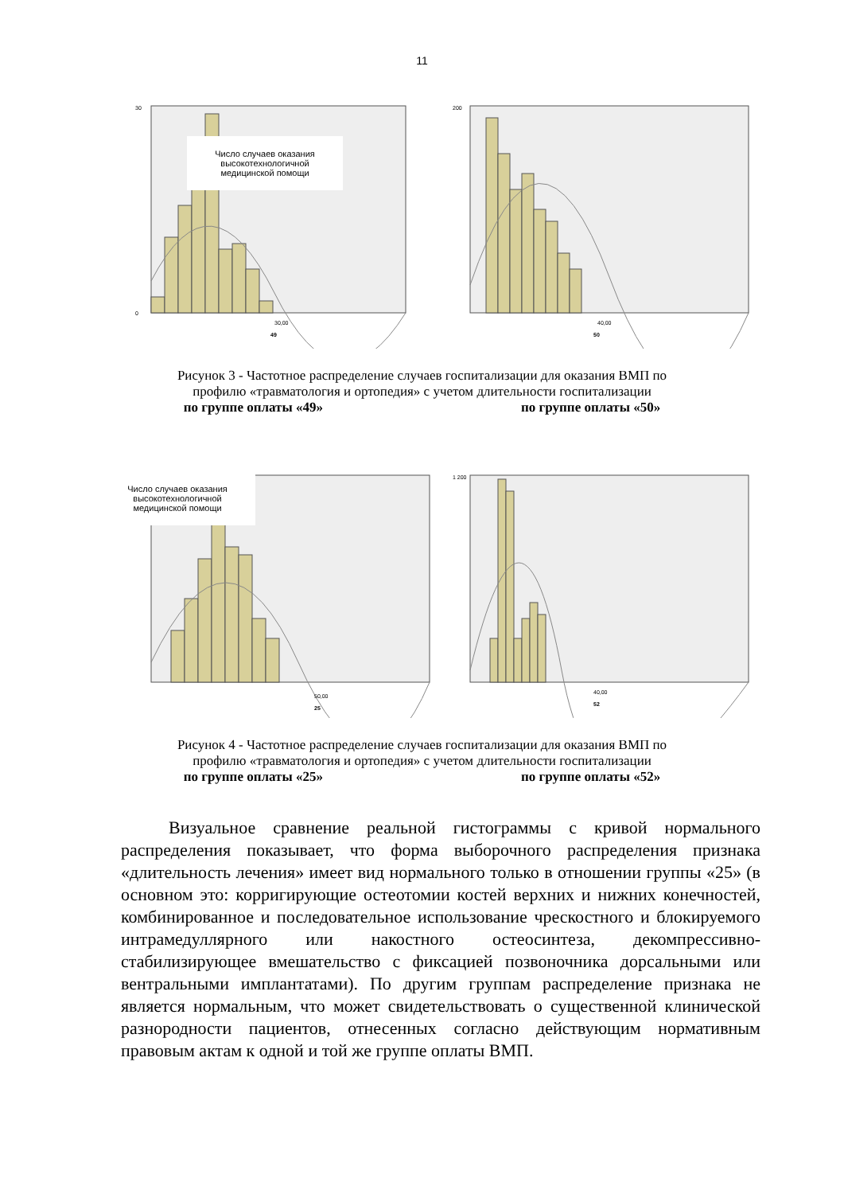11
30
0
30,00
49
Число случаев оказания высокотехнологичной медицинской помощи
200
40,00
50
Рисунок 3 - Частотное распределение случаев госпитализации для оказания ВМП по
профилю «травматология и ортопедия» с учетом длительности госпитализации
по группе оплаты «49» по группе оплаты «50»
50,00
25
Число случаев оказания высокотехнологичной медицинской помощи
1 200
40,00
52
Рисунок 4 - Частотное распределение случаев госпитализации для оказания ВМП по
профилю «травматология и ортопедия» с учетом длительности госпитализации
по группе оплаты «25» по группе оплаты «52»
Визуальное сравнение реальной гистограммы с кривой нормального распределения показывает, что форма выборочного распределения признака «длительность лечения» имеет вид нормального только в отношении группы «25» (в основном это: корригирующие остеотомии костей верхних и нижних конечностей, комбинированное и последовательное использование чрескостного и блокируемого интрамедуллярного или накостного остеосинтеза, декомпрессивно-стабилизирующее вмешательство с фиксацией позвоночника дорсальными или вентральными имплантатами). По другим группам распределение признака не является нормальным, что может свидетельствовать о существенной клинической разнородности пациентов, отнесенных согласно действующим нормативным правовым актам к одной и той же группе оплаты ВМП.